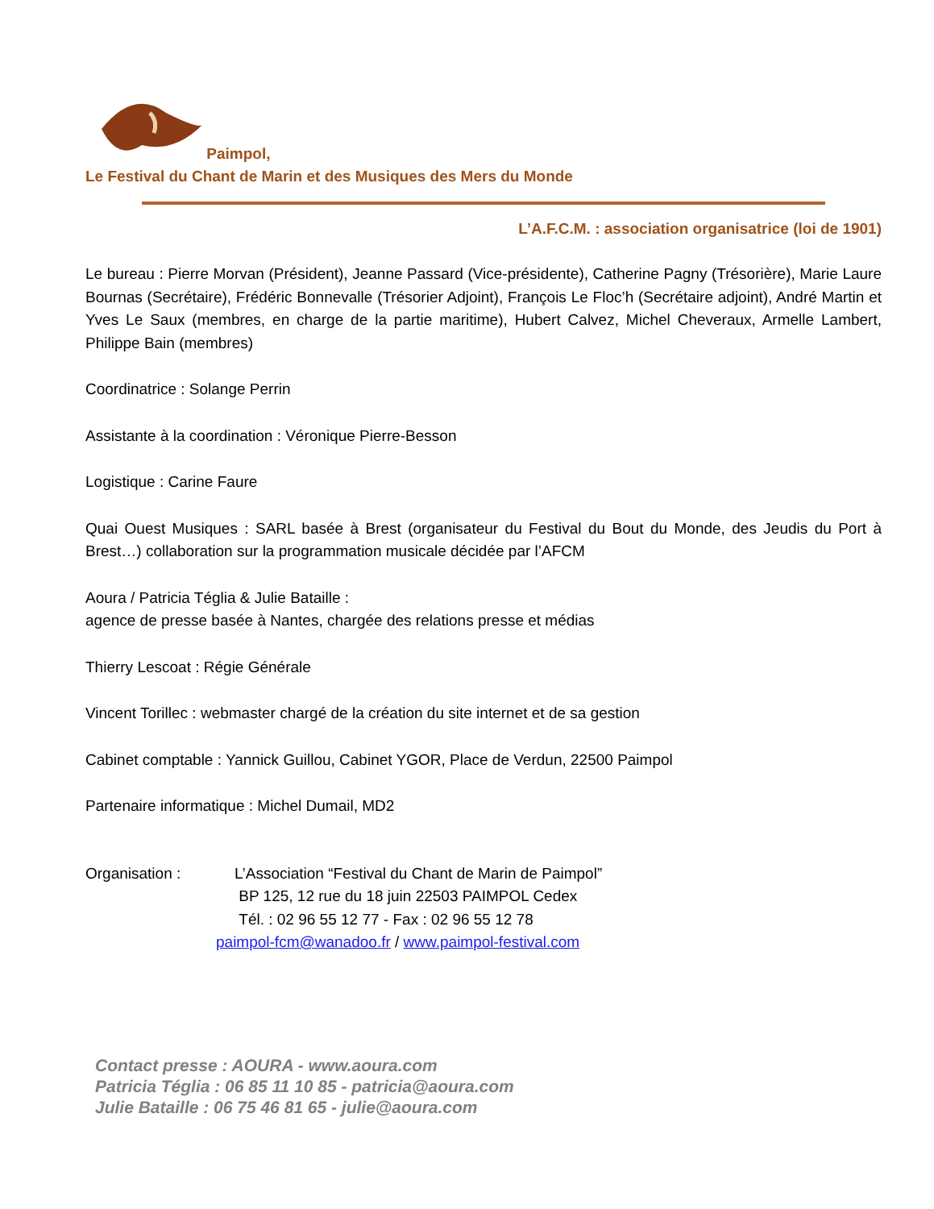Paimpol,
Le Festival du Chant de Marin et des Musiques des Mers du Monde
L’A.F.C.M. : association organisatrice (loi de 1901)
Le bureau : Pierre Morvan (Président), Jeanne Passard (Vice-présidente), Catherine Pagny (Trésorière), Marie Laure Bournas (Secrétaire), Frédéric Bonnevalle (Trésorier Adjoint), François Le Floc’h (Secrétaire adjoint), André Martin et Yves Le Saux (membres, en charge de la partie maritime), Hubert Calvez, Michel Cheveraux, Armelle Lambert, Philippe Bain (membres)
Coordinatrice : Solange Perrin
Assistante à la coordination : Véronique Pierre-Besson
Logistique : Carine Faure
Quai Ouest Musiques : SARL basée à Brest (organisateur du Festival du Bout du Monde, des Jeudis du Port à Brest…) collaboration sur la programmation musicale décidée par l’AFCM
Aoura / Patricia Téglia & Julie Bataille :
agence de presse basée à Nantes, chargée des relations presse et médias
Thierry Lescoat : Régie Générale
Vincent Torillec : webmaster chargé de la création du site internet et de sa gestion
Cabinet comptable : Yannick Guillou, Cabinet YGOR, Place de Verdun, 22500 Paimpol
Partenaire informatique : Michel Dumail, MD2
Organisation : L’Association “Festival du Chant de Marin de Paimpol”
BP 125, 12 rue du 18 juin 22503 PAIMPOL Cedex
Tél. : 02 96 55 12 77 - Fax : 02 96 55 12 78
paimpol-fcm@wanadoo.fr / www.paimpol-festival.com
Contact presse : AOURA - www.aoura.com
Patricia Téglia : 06 85 11 10 85 - patricia@aoura.com
Julie Bataille : 06 75 46 81 65 - julie@aoura.com